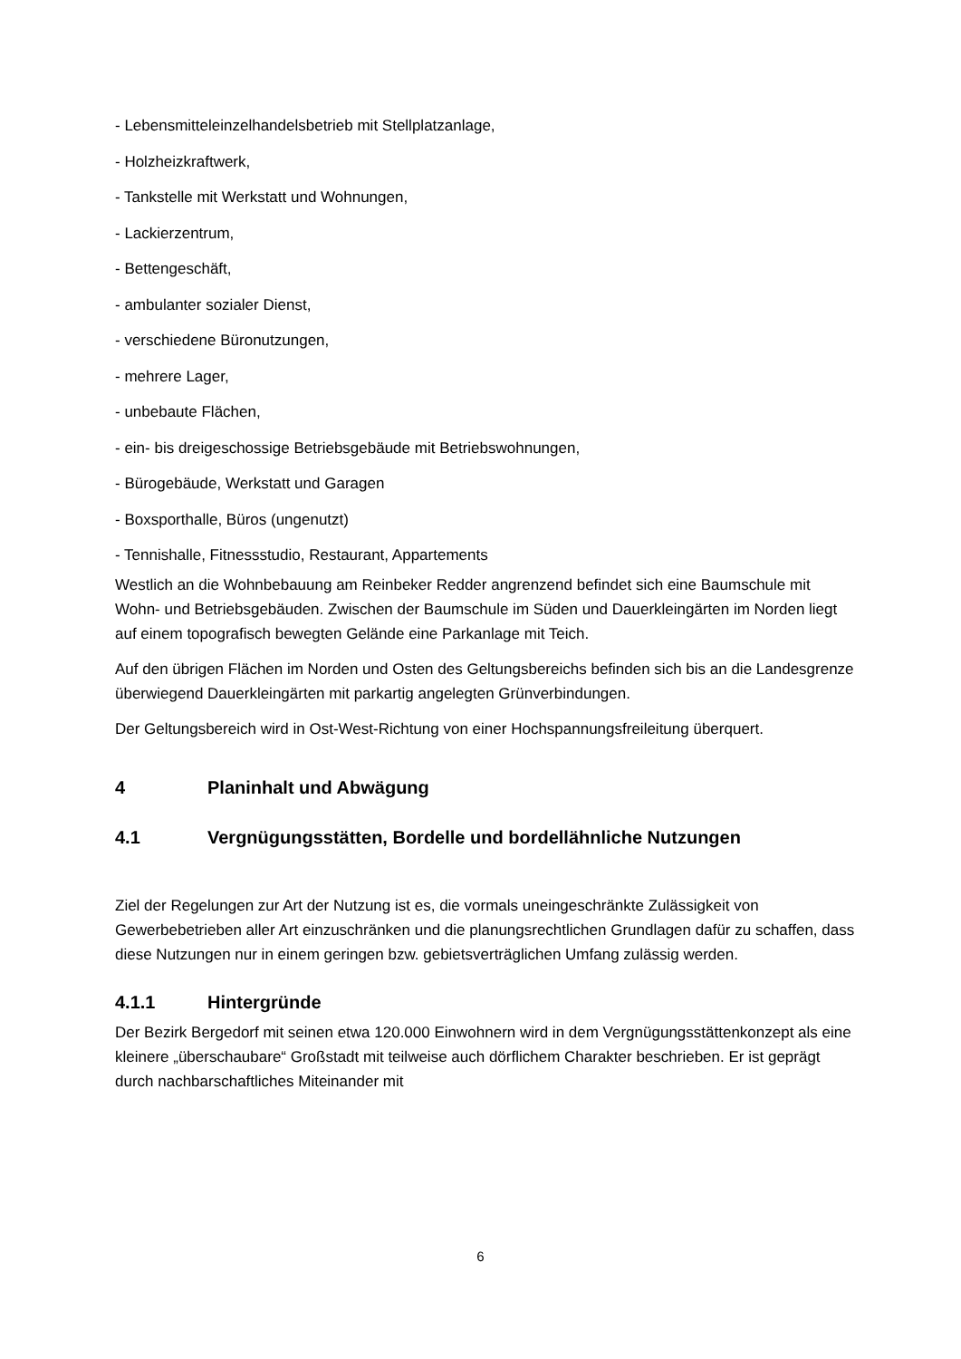- Lebensmitteleinzelhandelsbetrieb mit Stellplatzanlage,
- Holzheizkraftwerk,
- Tankstelle mit Werkstatt und Wohnungen,
- Lackierzentrum,
- Bettengeschäft,
- ambulanter sozialer Dienst,
- verschiedene Büronutzungen,
- mehrere Lager,
- unbebaute Flächen,
- ein- bis dreigeschossige Betriebsgebäude mit Betriebswohnungen,
- Bürogebäude, Werkstatt und Garagen
- Boxsporthalle, Büros (ungenutzt)
- Tennishalle, Fitnessstudio, Restaurant, Appartements
Westlich an die Wohnbebauung am Reinbeker Redder angrenzend befindet sich eine Baumschule mit Wohn- und Betriebsgebäuden. Zwischen der Baumschule im Süden und Dauerkleingärten im Norden liegt auf einem topografisch bewegten Gelände eine Parkanlage mit Teich.
Auf den übrigen Flächen im Norden und Osten des Geltungsbereichs befinden sich bis an die Landesgrenze überwiegend Dauerkleingärten mit parkartig angelegten Grünverbindungen.
Der Geltungsbereich wird in Ost-West-Richtung von einer Hochspannungsfreileitung überquert.
4 Planinhalt und Abwägung
4.1 Vergnügungsstätten, Bordelle und bordellähnliche Nutzungen
Ziel der Regelungen zur Art der Nutzung ist es, die vormals uneingeschränkte Zulässigkeit von Gewerbebetrieben aller Art einzuschränken und die planungsrechtlichen Grundlagen dafür zu schaffen, dass diese Nutzungen nur in einem geringen bzw. gebietsverträglichen Umfang zulässig werden.
4.1.1 Hintergründe
Der Bezirk Bergedorf mit seinen etwa 120.000 Einwohnern wird in dem Vergnügungsstättenkonzept als eine kleinere „überschaubare“ Großstadt mit teilweise auch dörflichem Charakter beschrieben. Er ist geprägt durch nachbarschaftliches Miteinander mit
6